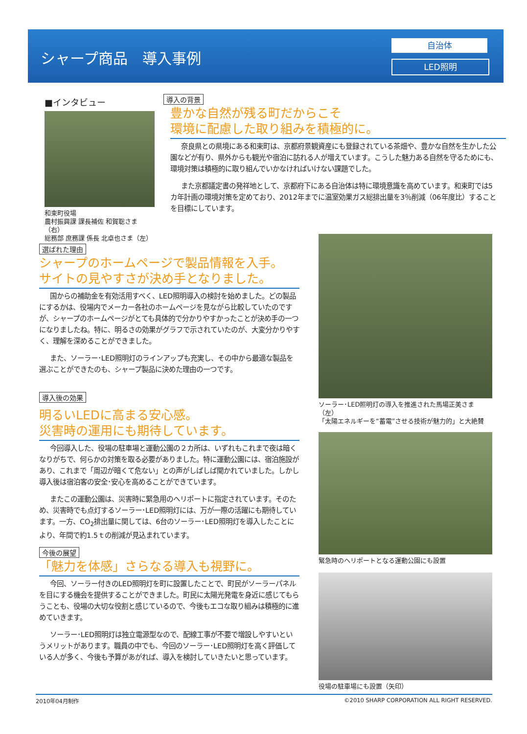シャープ商品　導入事例
自治体
LED照明
■インタビュー
和束町役場
農村振興課 課長補佐 和賀聡さま（右）
総務部 庶務課 係長 北卓也さま（左）
導入の背景
豊かな自然が残る町だからこそ
環境に配慮した取り組みを積極的に。
奈良県との県境にある和束町は、京都府景観資産にも登録されている茶畑や、豊かな自然を生かした公園などが有り、県外からも観光や宿泊に訪れる人が増えています。こうした魅力ある自然を守るためにも、環境対策は積極的に取り組んでいかなければいけない課題でした。
また京都議定書の発祥地として、京都府下にある自治体は特に環境意識を高めています。和束町では5カ年計画の環境対策を定めており、2012年までに温室効果ガス総排出量を3％削減（06年度比）することを目標にしています。
選ばれた理由
シャープのホームページで製品情報を入手。
サイトの見やすさが決め手となりました。
国からの補助金を有効活用すべく、LED照明導入の検討を始めました。どの製品にするかは、役場内でメーカー各社のホームページを見ながら比較していたのですが、シャープのホームページがとても具体的で分かりやすかったことが決め手の一つになりましたね。特に、明るさの効果がグラフで示されていたのが、大変分かりやすく、理解を深めることができました。
また、ソーラー･LED照明灯のラインアップも充実し、その中から最適な製品を選ぶことができたのも、シャープ製品に決めた理由の一つです。
導入後の効果
明るいLEDに高まる安心感。
災害時の運用にも期待しています。
今回導入した、役場の駐車場と運動公園の２カ所は、いずれもこれまで夜は暗くなりがちで、何らかの対策を取る必要がありました。特に運動公園には、宿泊施設があり、これまで「周辺が暗くて危ない」との声がしばしば聞かれていました。しかし導入後は宿泊客の安全･安心を高めることができています。
またこの運動公園は、災害時に緊急用のヘリポートに指定されています。そのため、災害時でも点灯するソーラー･LED照明灯には、万が一際の活躍にも期待しています。一方、CO<sub>2</sub>排出量に関しては、6台のソーラー･LED照明灯を導入したことにより、年間で約1.5ｔの削減が見込まれています。
今後の展望
「魅力を体感」さらなる導入も視野に。
今回、ソーラー付きのLED照明灯を町に設置したことで、町民がソーラーパネルを目にする機会を提供することができました。町民に太陽光発電を身近に感じてもらうことも、役場の大切な役割と感じているので、今後もエコな取り組みは積極的に進めていきます。
ソーラー･LED照明灯は独立電源型なので、配線工事が不要で増設しやすいというメリットがあります。職員の中でも、今回のソーラー･LED照明灯を高く評価している人が多く、今後も予算があがれば、導入を検討していきたいと思っています。
ソーラー･LED照明灯の導入を推進された馬場正美さま（左）
「太陽エネルギーを“蓄電”させる技術が魅力的」と大絶賛
緊急時のヘリポートとなる運動公園にも設置
役場の駐車場にも設置（矢印）
2010年04月制作 ©2010 SHARP CORPORATION ALL RIGHT RESERVED.